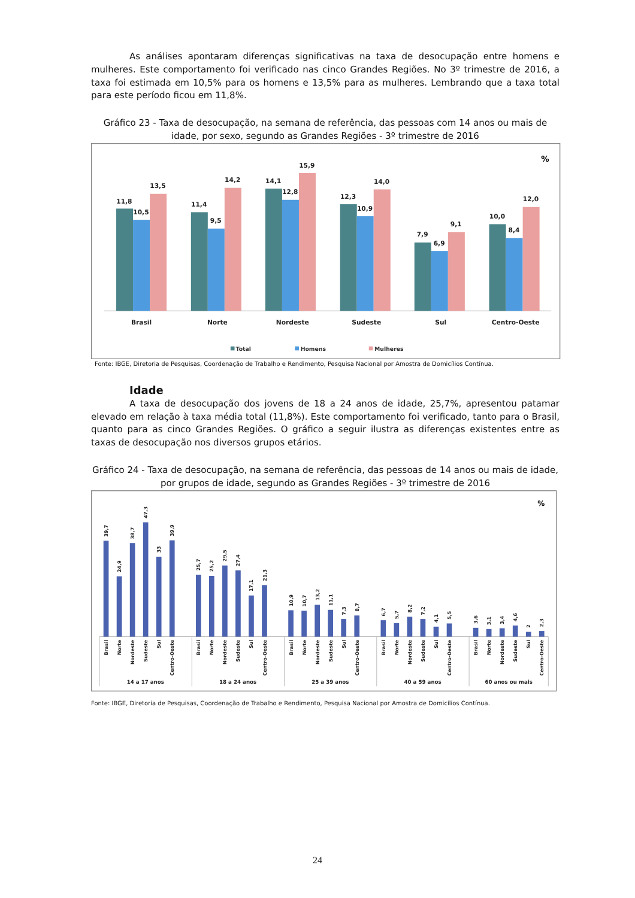As análises apontaram diferenças significativas na taxa de desocupação entre homens e mulheres. Este comportamento foi verificado nas cinco Grandes Regiões. No 3º trimestre de 2016, a taxa foi estimada em 10,5% para os homens e 13,5% para as mulheres. Lembrando que a taxa total para este período ficou em 11,8%.
Gráfico 23 - Taxa de desocupação, na semana de referência, das pessoas com 14 anos ou mais de idade, por sexo, segundo as Grandes Regiões - 3º trimestre de 2016
%
11,8
10,5
13,5
11,4
9,5
14,2
14,1
12,8
15,9
12,3
10,9
14,0
7,9
6,9
9,1
10,0
8,4
12,0
Brasil
Norte
Nordeste
Sudeste
Sul
Centro-Oeste
Total
Homens
Mulheres
Fonte: IBGE, Diretoria de Pesquisas, Coordenação de Trabalho e Rendimento, Pesquisa Nacional por Amostra de Domicílios Contínua.
Idade
A taxa de desocupação dos jovens de 18 a 24 anos de idade, 25,7%, apresentou patamar elevado em relação à taxa média total (11,8%). Este comportamento foi verificado, tanto para o Brasil, quanto para as cinco Grandes Regiões. O gráfico a seguir ilustra as diferenças existentes entre as taxas de desocupação nos diversos grupos etários.
Gráfico 24 - Taxa de desocupação, na semana de referência, das pessoas de 14 anos ou mais de idade, por grupos de idade, segundo as Grandes Regiões - 3º trimestre de 2016
%
39,7
24,9
38,7
47,3
33
39,9
25,7
25,2
29,5
27,4
17,1
21,3
10,9
10,7
13,2
11,1
7,3
8,7
6,7
5,7
8,2
7,2
4,1
5,5
3,6
3,1
3,4
4,6
2
2,3
Brasil
Norte
Nordeste
Sudeste
Sul
Centro-Oeste
Brasil
Norte
Nordeste
Sudeste
Sul
Centro-Oeste
Brasil
Norte
Nordeste
Sudeste
Sul
Centro-Oeste
Brasil
Norte
Nordeste
Sudeste
Sul
Centro-Oeste
Brasil
Norte
Nordeste
Sudeste
Sul
Centro-Oeste
14 a 17 anos
18 a 24 anos
25 a 39 anos
40 a 59 anos
60 anos ou mais
Fonte: IBGE, Diretoria de Pesquisas, Coordenação de Trabalho e Rendimento, Pesquisa Nacional por Amostra de Domicílios Contínua.
24